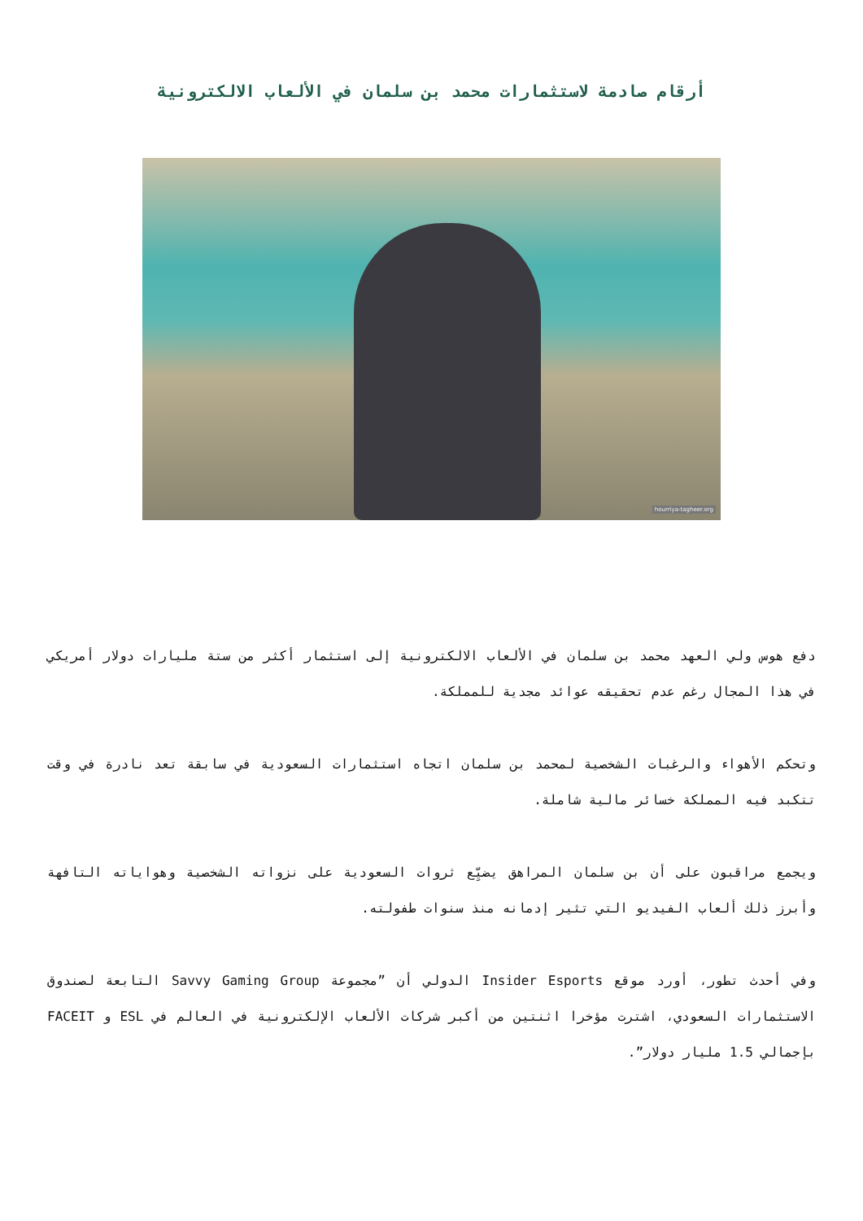أرقام صادمة لاستثمارات محمد بن سلمان في الألعاب الالكترونية
hourriya-tagheer.org
دفع هوس ولي العهد محمد بن سلمان في الألعاب الالكترونية إلى استثمار أكثر من ستة مليارات دولار أمريكي في هذا المجال رغم عدم تحقيقه عوائد مجدية للمملكة.
وتحكم الأهواء والرغبات الشخصية لمحمد بن سلمان اتجاه استثمارات السعودية في سابقة تعد نادرة في وقت تتكبد فيه المملكة خسائر مالية شاملة.
ويجمع مراقبون على أن بن سلمان المراهق يضيِّع ثروات السعودية على نزواته الشخصية وهواياته التافهة وأبرز ذلك ألعاب الفيديو التي تثير إدمانه منذ سنوات طفولته.
وفي أحدث تطور، أورد موقع Insider Esports الدولي أن ”مجموعة Savvy Gaming Group التابعة لصندوق الاستثمارات السعودي، اشترت مؤخرا اثنتين من أكبر شركات الألعاب الإلكترونية في العالم في ESL و FACEIT بإجمالي 1.5 مليار دولار”.